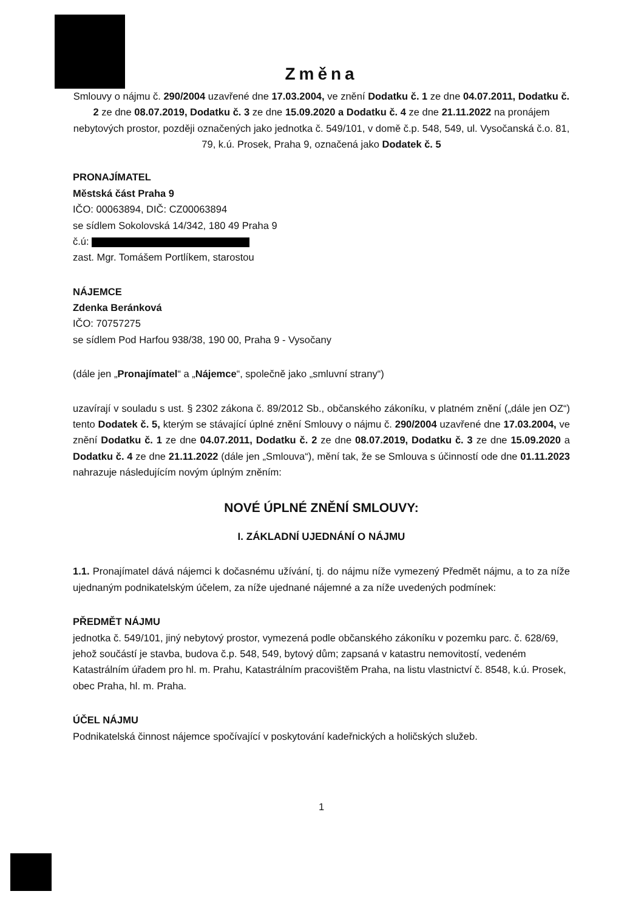Změna
Smlouvy o nájmu č. 290/2004 uzavřené dne 17.03.2004, ve znění Dodatku č. 1 ze dne 04.07.2011, Dodatku č. 2 ze dne 08.07.2019, Dodatku č. 3 ze dne 15.09.2020 a Dodatku č. 4 ze dne 21.11.2022 na pronájem nebytových prostor, později označených jako jednotka č. 549/101, v domě č.p. 548, 549, ul. Vysočanská č.o. 81, 79, k.ú. Prosek, Praha 9, označená jako Dodatek č. 5
PRONAJÍMATEL
Městská část Praha 9
IČO: 00063894, DIČ: CZ00063894
se sídlem Sokolovská 14/342, 180 49 Praha 9
č.ú:
zast. Mgr. Tomášem Portlíkem, starostou
NÁJEMCE
Zdenka Beránková
IČO: 70757275
se sídlem Pod Harfou 938/38, 190 00, Praha 9 - Vysočany
(dále jen „Pronajímatel“ a „Nájemce“, společně jako „smluvní strany“)
uzavírají v souladu s ust. § 2302 zákona č. 89/2012 Sb., občanského zákoníku, v platném znění („dále jen OZ“) tento Dodatek č. 5, kterým se stávající úplné znění Smlouvy o nájmu č. 290/2004 uzavřené dne 17.03.2004, ve znění Dodatku č. 1 ze dne 04.07.2011, Dodatku č. 2 ze dne 08.07.2019, Dodatku č. 3 ze dne 15.09.2020 a Dodatku č. 4 ze dne 21.11.2022 (dále jen „Smlouva“), mění tak, že se Smlouva s účinností ode dne 01.11.2023 nahrazuje následujícím novým úplným zněním:
NOVÉ ÚPLNÉ ZNĚNÍ SMLOUVY:
I. ZÁKLADNÍ UJEDNÁNÍ O NÁJMU
1.1. Pronajímatel dává nájemci k dočasnému užívání, tj. do nájmu níže vymezený Předmět nájmu, a to za níže ujednaným podnikatelským účelem, za níže ujednané nájemné a za níže uvedených podmínek:
PŘEDMĚT NÁJMU
jednotka č. 549/101, jiný nebytový prostor, vymezená podle občanského zákoníku v pozemku parc. č. 628/69, jehož součástí je stavba, budova č.p. 548, 549, bytový dům; zapsaná v katastru nemovitostí, vedeném Katastrálním úřadem pro hl. m. Prahu, Katastrálním pracovištěm Praha, na listu vlastnictví č. 8548, k.ú. Prosek, obec Praha, hl. m. Praha.
ÚČEL NÁJMU
Podnikatelská činnost nájemce spočívající v poskytování kadeřnických a holičských služeb.
1